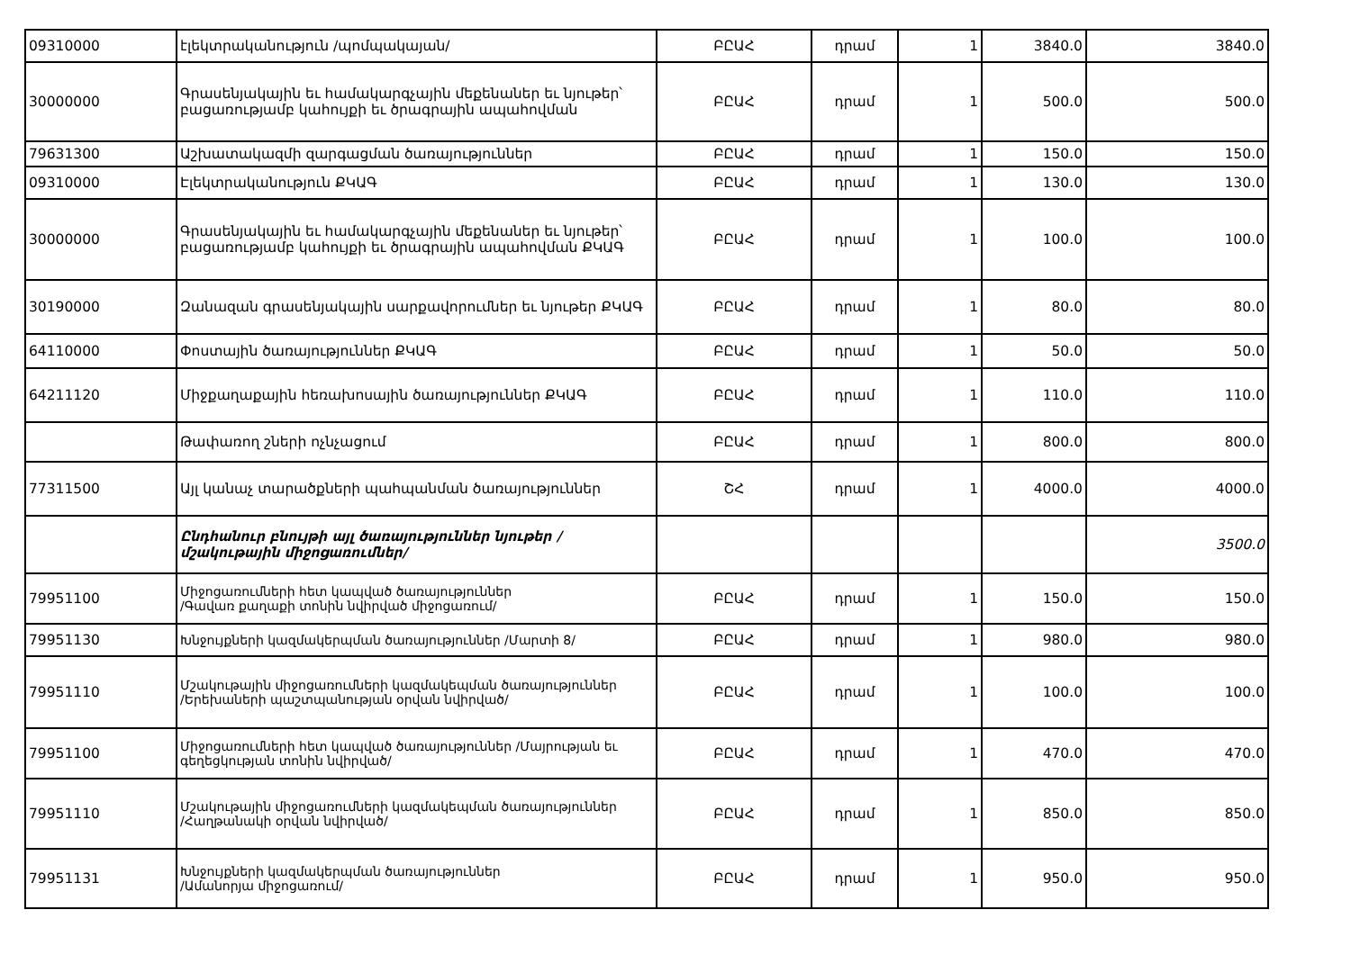| 09310000 | էլեկտրականություն /պոմպակայան/ | ԲԸԱՀ | դրամ | 1 | 3840.0 | 3840.0 |
| 30000000 | Գրասենյակային եւ համակարգչային մեքենաներ եւ նյութեր՝ բացառությամբ կահույքի եւ ծրագրային ապահովման | ԲԸԱՀ | դրամ | 1 | 500.0 | 500.0 |
| 79631300 | Աշխատակազմի զարգացման ծառայություններ | ԲԸԱՀ | դրամ | 1 | 150.0 | 150.0 |
| 09310000 | Էլեկտրականություն ՔԿԱԳ | ԲԸԱՀ | դրամ | 1 | 130.0 | 130.0 |
| 30000000 | Գրասենյակային եւ համակարգչային մեքենաներ եւ նյութեր՝ բացառությամբ կահույքի եւ ծրագրային ապահովման ՔԿԱԳ | ԲԸԱՀ | դրամ | 1 | 100.0 | 100.0 |
| 30190000 | Զանազան գրասենյակային սարքավորումներ եւ նյութեր ՔԿԱԳ | ԲԸԱՀ | դրամ | 1 | 80.0 | 80.0 |
| 64110000 | Փոստային ծառայություններ ՔԿԱԳ | ԲԸԱՀ | դրամ | 1 | 50.0 | 50.0 |
| 64211120 | Միջքաղաքային հեռախոսային ծառայություններ ՔԿԱԳ | ԲԸԱՀ | դրամ | 1 | 110.0 | 110.0 |
| | Թափառող շների ոչնչացում | ԲԸԱՀ | դրամ | 1 | 800.0 | 800.0 |
| 77311500 | Այլ կանաչ տարածքների պահպանման ծառայություններ | ՇՀ | դրամ | 1 | 4000.0 | 4000.0 |
| | Ընդհանուր բնույթի այլ ծառայություններ նյութեր /մշակութային միջոցառումներ/ | | | | | 3500.0 |
| 79951100 | Միջոցառումների հետ կապված ծառայություններ /Գավառ քաղաքի տոնին նվիրված միջոցառում/ | ԲԸԱՀ | դրամ | 1 | 150.0 | 150.0 |
| 79951130 | Խնջույքների կազմակերպման ծառայություններ /Մարտի 8/ | ԲԸԱՀ | դրամ | 1 | 980.0 | 980.0 |
| 79951110 | Մշակութային միջոցառումների կազմակեպման ծառայություններ /Երեխաների պաշտպանության օրվան նվիրված/ | ԲԸԱՀ | դրամ | 1 | 100.0 | 100.0 |
| 79951100 | Միջոցառումների հետ կապված ծառայություններ /Մայրության եւ գեղեցկության տոնին նվիրված/ | ԲԸԱՀ | դրամ | 1 | 470.0 | 470.0 |
| 79951110 | Մշակութային միջոցառումների կազմակեպման ծառայություններ /Հաղթանակի օրվան նվիրված/ | ԲԸԱՀ | դրամ | 1 | 850.0 | 850.0 |
| 79951131 | Խնջույքների կազմակերպման ծառայություններ /Ամանորյա միջոցառում/ | ԲԸԱՀ | դրամ | 1 | 950.0 | 950.0 |